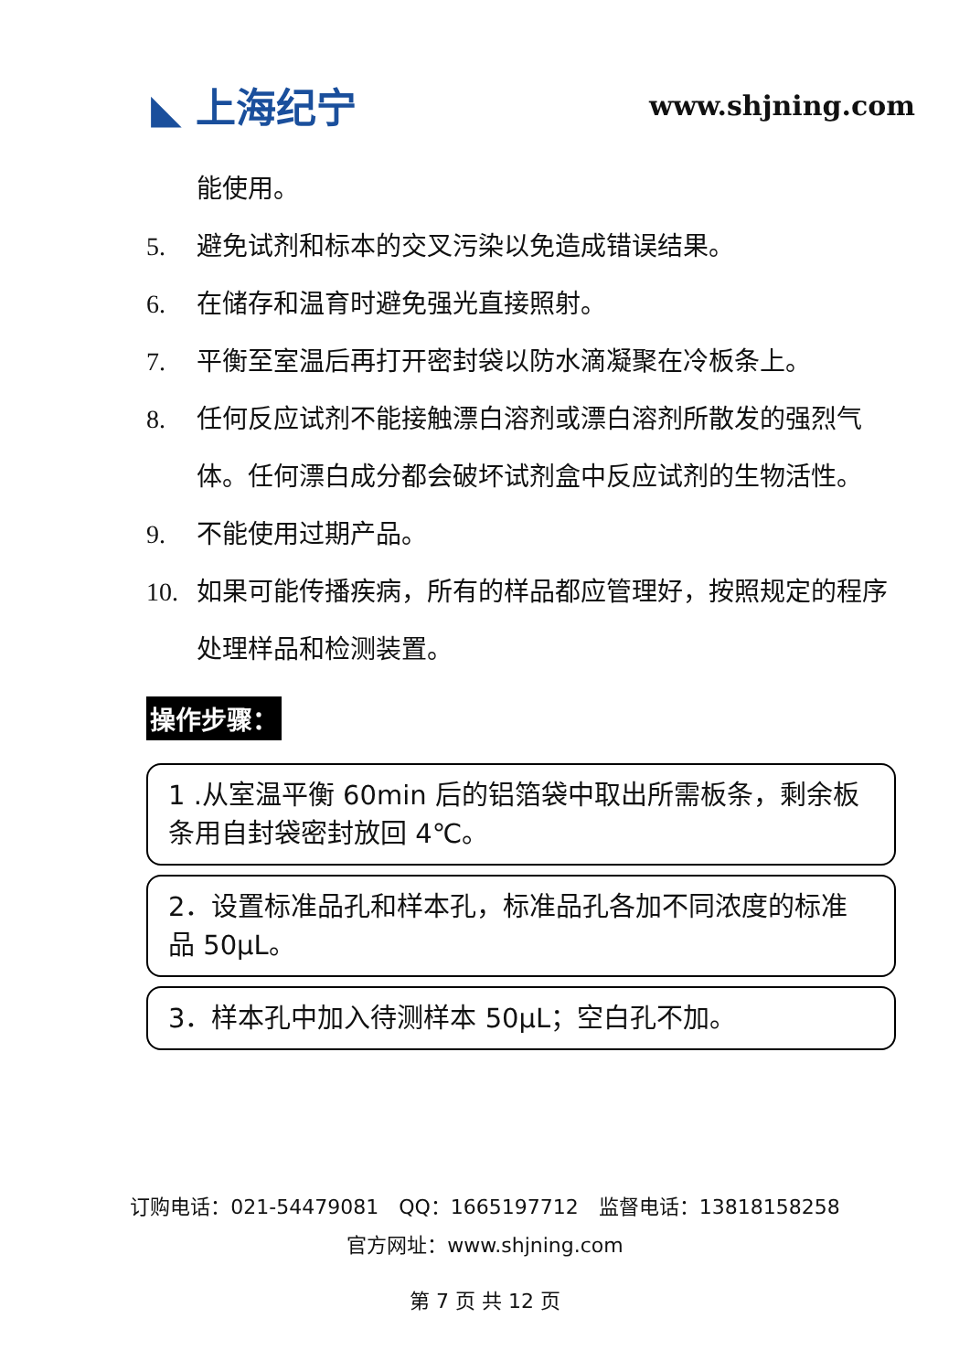◣ 上海纪宁
www.shjning.com
能使用。
5. 避免试剂和标本的交叉污染以免造成错误结果。
6. 在储存和温育时避免强光直接照射。
7. 平衡至室温后再打开密封袋以防水滴凝聚在冷板条上。
8. 任何反应试剂不能接触漂白溶剂或漂白溶剂所散发的强烈气体。任何漂白成分都会破坏试剂盒中反应试剂的生物活性。
9. 不能使用过期产品。
10. 如果可能传播疾病，所有的样品都应管理好，按照规定的程序处理样品和检测装置。
操作步骤：
1 .从室温平衡 60min 后的铝箔袋中取出所需板条，剩余板条用自封袋密封放回 4℃。
2．设置标准品孔和样本孔，标准品孔各加不同浓度的标准品 50μL。
3．样本孔中加入待测样本 50μL；空白孔不加。
订购电话：021-54479081　QQ：1665197712　监督电话：13818158258
官方网址：www.shjning.com
第 7 页 共 12 页